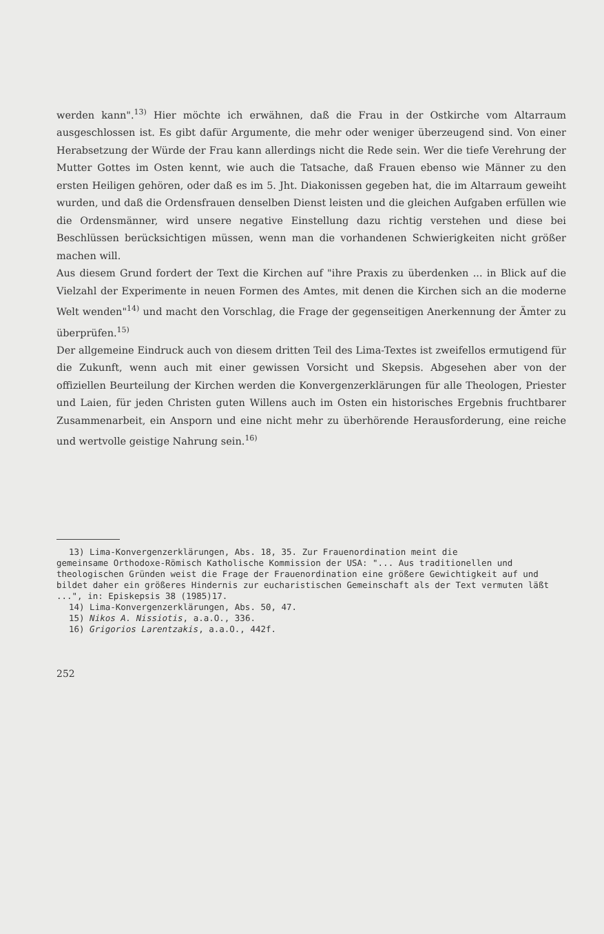werden kann".<sup>13)</sup> Hier möchte ich erwähnen, daß die Frau in der Ostkirche vom Altarraum ausgeschlossen ist. Es gibt dafür Argumente, die mehr oder weniger überzeugend sind. Von einer Herabsetzung der Würde der Frau kann allerdings nicht die Rede sein. Wer die tiefe Verehrung der Mutter Gottes im Osten kennt, wie auch die Tatsache, daß Frauen ebenso wie Männer zu den ersten Heiligen gehören, oder daß es im 5. Jht. Diakonissen gegeben hat, die im Altarraum geweiht wurden, und daß die Ordensfrauen denselben Dienst leisten und die gleichen Aufgaben erfüllen wie die Ordensmänner, wird unsere negative Einstellung dazu richtig verstehen und diese bei Beschlüssen berücksichtigen müssen, wenn man die vorhandenen Schwierigkeiten nicht größer machen will.
Aus diesem Grund fordert der Text die Kirchen auf "ihre Praxis zu überdenken ... in Blick auf die Vielzahl der Experimente in neuen Formen des Amtes, mit denen die Kirchen sich an die moderne Welt wenden"<sup>14)</sup> und macht den Vorschlag, die Frage der gegenseitigen Anerkennung der Ämter zu überprüfen.<sup>15)</sup>
Der allgemeine Eindruck auch von diesem dritten Teil des Lima-Textes ist zweifellos ermutigend für die Zukunft, wenn auch mit einer gewissen Vorsicht und Skepsis. Abgesehen aber von der offiziellen Beurteilung der Kirchen werden die Konvergenzerklärungen für alle Theologen, Priester und Laien, für jeden Christen guten Willens auch im Osten ein historisches Ergebnis fruchtbarer Zusammenarbeit, ein Ansporn und eine nicht mehr zu überhörende Herausforderung, eine reiche und wertvolle geistige Nahrung sein.<sup>16)</sup>
13) Lima-Konvergenzerklärungen, Abs. 18, 35. Zur Frauenordination meint die
gemeinsame Orthodoxe-Römisch Katholische Kommission der USA: "... Aus traditionellen und theologischen Gründen weist die Frage der Frauenordination eine größere Gewichtigkeit auf und bildet daher ein größeres Hindernis zur eucharistischen Gemeinschaft als der Text vermuten läßt ...", in: Episkepsis 38 (1985)17.
14) Lima-Konvergenzerklärungen, Abs. 50, 47.
15) Nikos A. Nissiotis, a.a.O., 336.
16) Grigorios Larentzakis, a.a.O., 442f.
252